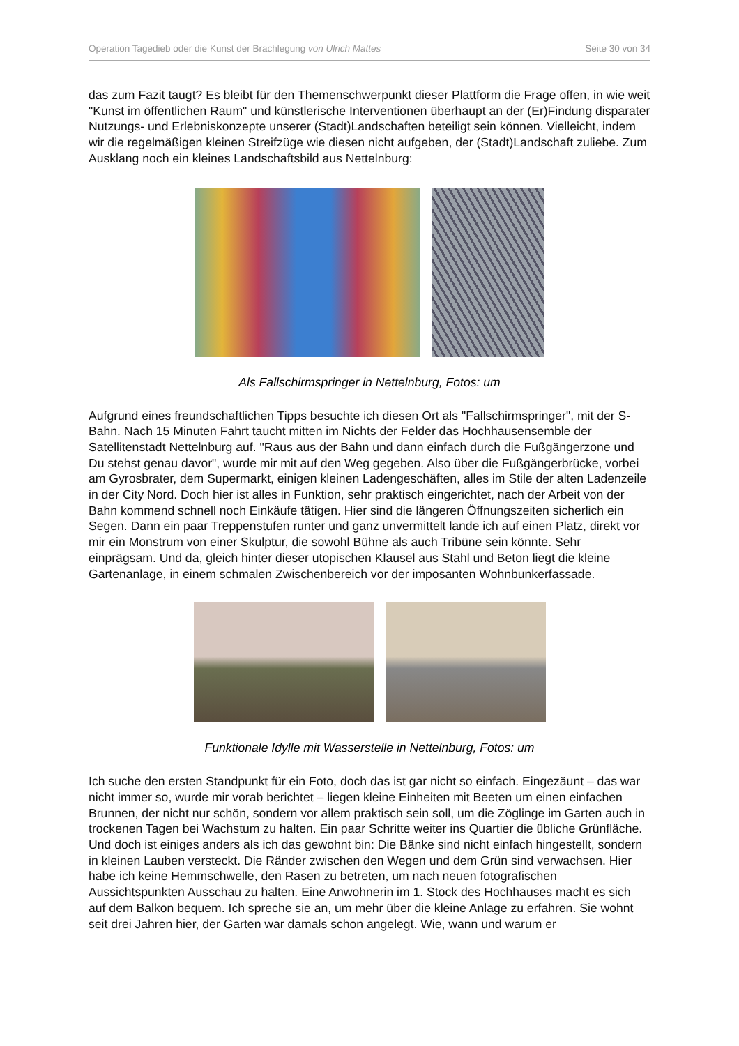Operation Tagedieb oder die Kunst der Brachlegung von Ulrich Mattes Seite 30 von 34
das zum Fazit taugt? Es bleibt für den Themenschwerpunkt dieser Plattform die Frage offen, in wie weit "Kunst im öffentlichen Raum" und künstlerische Interventionen überhaupt an der (Er)Findung disparater Nutzungs- und Erlebniskonzepte unserer (Stadt)Landschaften beteiligt sein können. Vielleicht, indem wir die regelmäßigen kleinen Streifzüge wie diesen nicht aufgeben, der (Stadt)Landschaft zuliebe. Zum Ausklang noch ein kleines Landschaftsbild aus Nettelnburg:
Als Fallschirmspringer in Nettelnburg, Fotos: um
Aufgrund eines freundschaftlichen Tipps besuchte ich diesen Ort als "Fallschirmspringer", mit der S-Bahn. Nach 15 Minuten Fahrt taucht mitten im Nichts der Felder das Hochhausensemble der Satellitenstadt Nettelnburg auf. "Raus aus der Bahn und dann einfach durch die Fußgängerzone und Du stehst genau davor", wurde mir mit auf den Weg gegeben. Also über die Fußgängerbrücke, vorbei am Gyrosbrater, dem Supermarkt, einigen kleinen Ladengeschäften, alles im Stile der alten Ladenzeile in der City Nord. Doch hier ist alles in Funktion, sehr praktisch eingerichtet, nach der Arbeit von der Bahn kommend schnell noch Einkäufe tätigen. Hier sind die längeren Öffnungszeiten sicherlich ein Segen. Dann ein paar Treppenstufen runter und ganz unvermittelt lande ich auf einen Platz, direkt vor mir ein Monstrum von einer Skulptur, die sowohl Bühne als auch Tribüne sein könnte. Sehr einprägsam. Und da, gleich hinter dieser utopischen Klausel aus Stahl und Beton liegt die kleine Gartenanlage, in einem schmalen Zwischenbereich vor der imposanten Wohnbunkerfassade.
Funktionale Idylle mit Wasserstelle in Nettelnburg, Fotos: um
Ich suche den ersten Standpunkt für ein Foto, doch das ist gar nicht so einfach. Eingezäunt – das war nicht immer so, wurde mir vorab berichtet – liegen kleine Einheiten mit Beeten um einen einfachen Brunnen, der nicht nur schön, sondern vor allem praktisch sein soll, um die Zöglinge im Garten auch in trockenen Tagen bei Wachstum zu halten. Ein paar Schritte weiter ins Quartier die übliche Grünfläche. Und doch ist einiges anders als ich das gewohnt bin: Die Bänke sind nicht einfach hingestellt, sondern in kleinen Lauben versteckt. Die Ränder zwischen den Wegen und dem Grün sind verwachsen. Hier habe ich keine Hemmschwelle, den Rasen zu betreten, um nach neuen fotografischen Aussichtspunkten Ausschau zu halten. Eine Anwohnerin im 1. Stock des Hochhauses macht es sich auf dem Balkon bequem. Ich spreche sie an, um mehr über die kleine Anlage zu erfahren. Sie wohnt seit drei Jahren hier, der Garten war damals schon angelegt. Wie, wann und warum er